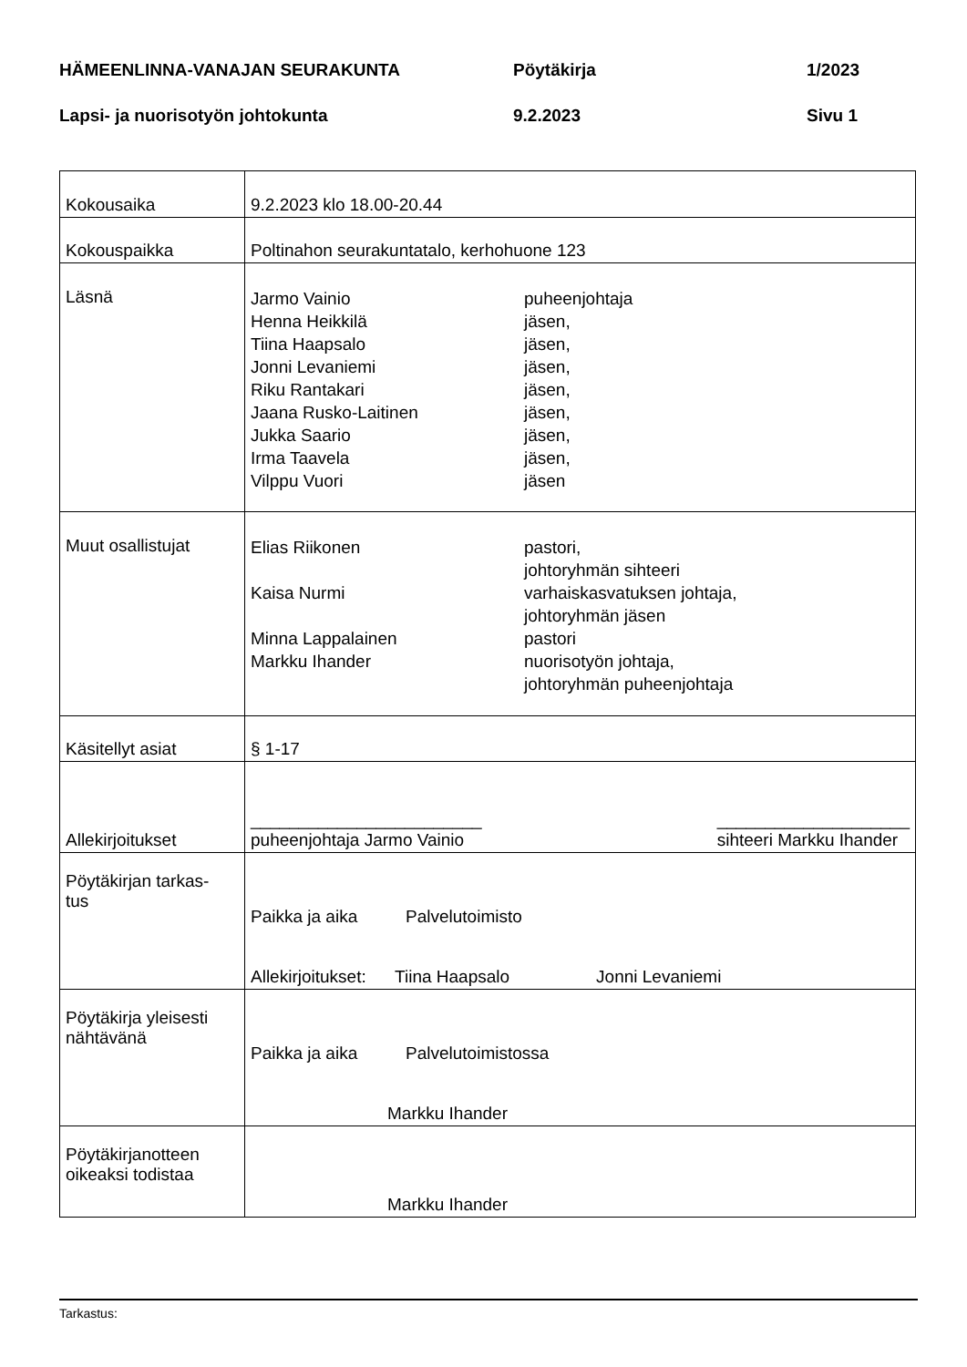HÄMEENLINNA-VANAJAN SEURAKUNTA Pöytäkirja 1/2023
Lapsi- ja nuorisotyön johtokunta 9.2.2023 Sivu 1
| Kokousaika | 9.2.2023 klo 18.00-20.44 |
| Kokouspaikka | Poltinahon seurakuntatalo, kerhohuone 123 |
| Läsnä | Jarmo Vainio puheenjohtaja Henna Heikkilä jäsen, Tiina Haapsalo jäsen, Jonni Levaniemi jäsen, Riku Rantakari jäsen, Jaana Rusko-Laitinen jäsen, Jukka Saario jäsen, Irma Taavela jäsen, Vilppu Vuori jäsen |
| Muut osallistujat | Elias Riikonen pastori, johtoryhmän sihteeri Kaisa Nurmi varhaiskasvatuksen johtaja, johtoryhmän jäsen Minna Lappalainen pastori Markku Ihander nuorisotyön johtaja, johtoryhmän puheenjohtaja |
| Käsitellyt asiat | § 1-17 |
| Allekirjoitukset | ________________________ puheenjohtaja Jarmo Vainio ____________________ sihteeri Markku Ihander |
| Pöytäkirjan tarkas- tus | Paikka ja aika Palvelutoimisto Allekirjoitukset: Tiina Haapsalo Jonni Levaniemi |
| Pöytäkirja yleisesti nähtävänä | Paikka ja aika Palvelutoimistossa Markku Ihander |
| Pöytäkirjanotteen oikeaksi todistaa | Markku Ihander |
Tarkastus: